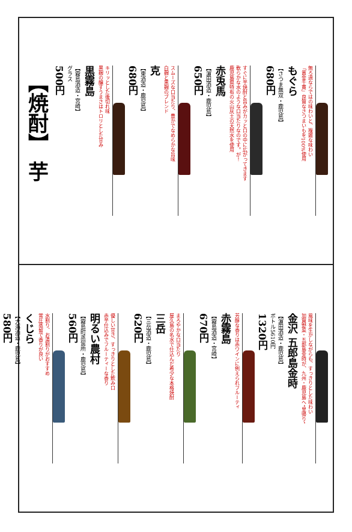無ろ過ならではの味わいと、複雑な味わい
「黄金千貫」良質なさつまいもを100%使用
もぐら
【さつま無双・鹿児島】
680円
すぐに芋焼酎と旨みがカッと口の中に広がってきます
軟らかな水のような口当たりなのです。が！
鹿児島県特有の火山灰土の天然水を使用
赤兎馬
【濵田酒造・鹿児島】
650円
スムーズな口当たり、豊かでなめらかな旨味
白麹と黒麹のブレンド
克
【東酒造・鹿児島】
680円
キリッとした後切れ味
黒麹の醸すうまさはトロリとした甘み
黒霧島
【霧島酒造・宮崎】
グラス
500円
【焼酎】 芋
風味を生かしながらも、すっきりとした味わい
加賀野菜・五郎島金時が、九州・鹿児島へ“里帰り”
金沢 五郎島金時
【濵田酒造・鹿児島】
ボトル5610円
1320円
芳醇な香りは赤ワインに例えられフルーティ
赤霧島
【霧島酒造・宮崎】
670円
まろやかな口当たり
屋久島の名水で仕込んだ希少な本格焼酎
三岳
【三岳酒造・鹿児島】
620円
優しい甘さ、すっきりとした飲み口
赤芋仕込みでフルーティーな香り
明るい農村
【霧島町蒸留所・鹿児島】
560円
水割り、お湯割りがおすすめ
常圧蒸留で香りが良い
くじら
【大海酒造・鹿児島】
580円